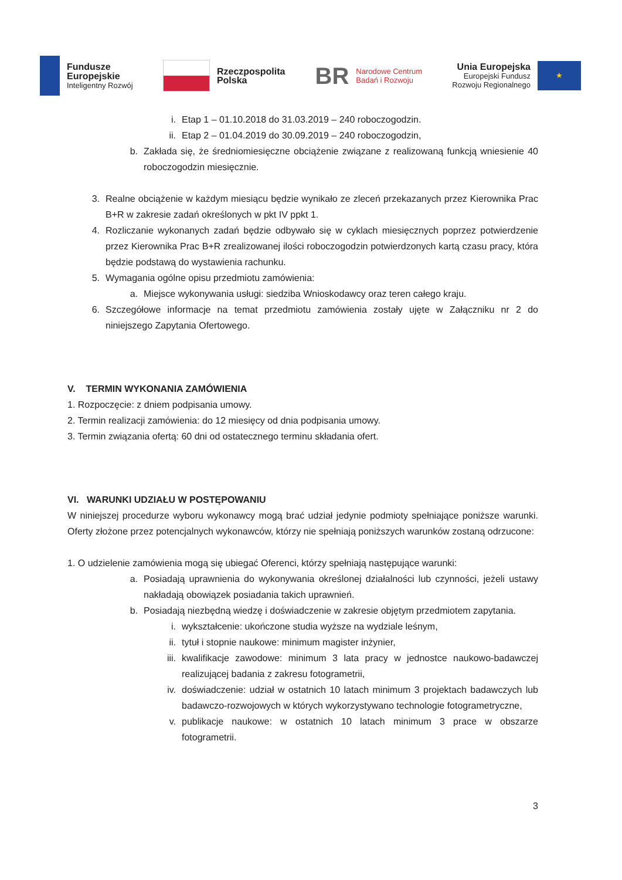Fundusze
Europejskie
Inteligentny Rozwój
Rzeczpospolita
Polska
BR
Narodowe Centrum
Badań i Rozwoju
Unia Europejska
Europejski Fundusz
Rozwoju Regionalnego
★
i. Etap 1 – 01.10.2018 do 31.03.2019 – 240 roboczogodzin.
ii. Etap 2 – 01.04.2019 do 30.09.2019 – 240 roboczogodzin,
b. Zakłada się, że średniomiesięczne obciążenie związane z realizowaną funkcją wniesienie 40 roboczogodzin miesięcznie.
3. Realne obciążenie w każdym miesiącu będzie wynikało ze zleceń przekazanych przez Kierownika Prac B+R w zakresie zadań określonych w pkt IV ppkt 1.
4. Rozliczanie wykonanych zadań będzie odbywało się w cyklach miesięcznych poprzez potwierdzenie przez Kierownika Prac B+R zrealizowanej ilości roboczogodzin potwierdzonych kartą czasu pracy, która będzie podstawą do wystawienia rachunku.
5. Wymagania ogólne opisu przedmiotu zamówienia:
a. Miejsce wykonywania usługi: siedziba Wnioskodawcy oraz teren całego kraju.
6. Szczegółowe informacje na temat przedmiotu zamówienia zostały ujęte w Załączniku nr 2 do niniejszego Zapytania Ofertowego.
V. TERMIN WYKONANIA ZAMÓWIENIA
1. Rozpoczęcie: z dniem podpisania umowy.
2. Termin realizacji zamówienia: do 12 miesięcy od dnia podpisania umowy.
3. Termin związania ofertą: 60 dni od ostatecznego terminu składania ofert.
VI. WARUNKI UDZIAŁU W POSTĘPOWANIU
W niniejszej procedurze wyboru wykonawcy mogą brać udział jedynie podmioty spełniające poniższe warunki. Oferty złożone przez potencjalnych wykonawców, którzy nie spełniają poniższych warunków zostaną odrzucone:
1. O udzielenie zamówienia mogą się ubiegać Oferenci, którzy spełniają następujące warunki:
a. Posiadają uprawnienia do wykonywania określonej działalności lub czynności, jeżeli ustawy nakładają obowiązek posiadania takich uprawnień.
b. Posiadają niezbędną wiedzę i doświadczenie w zakresie objętym przedmiotem zapytania.
i. wykształcenie: ukończone studia wyższe na wydziale leśnym,
ii. tytuł i stopnie naukowe: minimum magister inżynier,
iii. kwalifikacje zawodowe: minimum 3 lata pracy w jednostce naukowo-badawczej realizującej badania z zakresu fotogrametrii,
iv. doświadczenie: udział w ostatnich 10 latach minimum 3 projektach badawczych lub badawczo-rozwojowych w których wykorzystywano technologie fotogrametryczne,
v. publikacje naukowe: w ostatnich 10 latach minimum 3 prace w obszarze fotogrametrii.
3